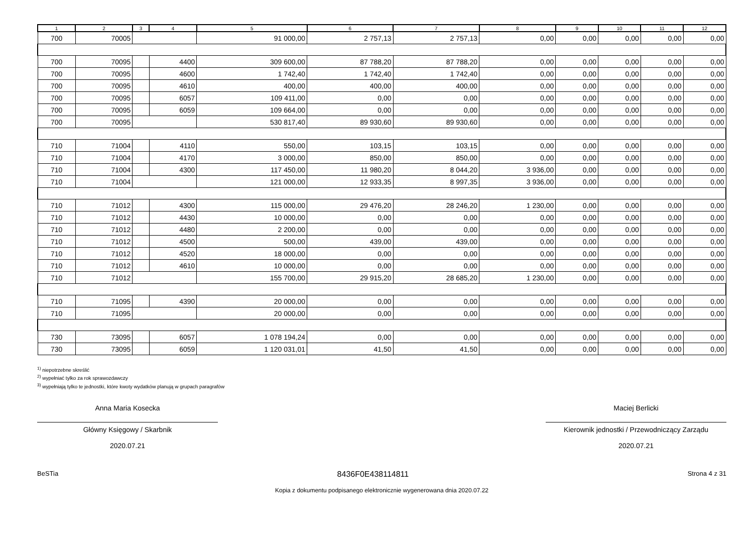| 1 | 2 | 3 | 4 | 5 | 6 | 7 | 8 | 9 | 10 | 11 | 12 |
| --- | --- | --- | --- | --- | --- | --- | --- | --- | --- | --- | --- |
| 700 | 70005 | | | 91 000,00 | 2 757,13 | 2 757,13 | 0,00 | 0,00 | 0,00 | 0,00 | 0,00 |
| 700 | 70095 | | 4400 | 309 600,00 | 87 788,20 | 87 788,20 | 0,00 | 0,00 | 0,00 | 0,00 | 0,00 |
| 700 | 70095 | | 4600 | 1 742,40 | 1 742,40 | 1 742,40 | 0,00 | 0,00 | 0,00 | 0,00 | 0,00 |
| 700 | 70095 | | 4610 | 400,00 | 400,00 | 400,00 | 0,00 | 0,00 | 0,00 | 0,00 | 0,00 |
| 700 | 70095 | | 6057 | 109 411,00 | 0,00 | 0,00 | 0,00 | 0,00 | 0,00 | 0,00 | 0,00 |
| 700 | 70095 | | 6059 | 109 664,00 | 0,00 | 0,00 | 0,00 | 0,00 | 0,00 | 0,00 | 0,00 |
| 700 | 70095 | | | 530 817,40 | 89 930,60 | 89 930,60 | 0,00 | 0,00 | 0,00 | 0,00 | 0,00 |
| 710 | 71004 | | 4110 | 550,00 | 103,15 | 103,15 | 0,00 | 0,00 | 0,00 | 0,00 | 0,00 |
| 710 | 71004 | | 4170 | 3 000,00 | 850,00 | 850,00 | 0,00 | 0,00 | 0,00 | 0,00 | 0,00 |
| 710 | 71004 | | 4300 | 117 450,00 | 11 980,20 | 8 044,20 | 3 936,00 | 0,00 | 0,00 | 0,00 | 0,00 |
| 710 | 71004 | | | 121 000,00 | 12 933,35 | 8 997,35 | 3 936,00 | 0,00 | 0,00 | 0,00 | 0,00 |
| 710 | 71012 | | 4300 | 115 000,00 | 29 476,20 | 28 246,20 | 1 230,00 | 0,00 | 0,00 | 0,00 | 0,00 |
| 710 | 71012 | | 4430 | 10 000,00 | 0,00 | 0,00 | 0,00 | 0,00 | 0,00 | 0,00 | 0,00 |
| 710 | 71012 | | 4480 | 2 200,00 | 0,00 | 0,00 | 0,00 | 0,00 | 0,00 | 0,00 | 0,00 |
| 710 | 71012 | | 4500 | 500,00 | 439,00 | 439,00 | 0,00 | 0,00 | 0,00 | 0,00 | 0,00 |
| 710 | 71012 | | 4520 | 18 000,00 | 0,00 | 0,00 | 0,00 | 0,00 | 0,00 | 0,00 | 0,00 |
| 710 | 71012 | | 4610 | 10 000,00 | 0,00 | 0,00 | 0,00 | 0,00 | 0,00 | 0,00 | 0,00 |
| 710 | 71012 | | | 155 700,00 | 29 915,20 | 28 685,20 | 1 230,00 | 0,00 | 0,00 | 0,00 | 0,00 |
| 710 | 71095 | | 4390 | 20 000,00 | 0,00 | 0,00 | 0,00 | 0,00 | 0,00 | 0,00 | 0,00 |
| 710 | 71095 | | | 20 000,00 | 0,00 | 0,00 | 0,00 | 0,00 | 0,00 | 0,00 | 0,00 |
| 730 | 73095 | | 6057 | 1 078 194,24 | 0,00 | 0,00 | 0,00 | 0,00 | 0,00 | 0,00 | 0,00 |
| 730 | 73095 | | 6059 | 1 120 031,01 | 41,50 | 41,50 | 0,00 | 0,00 | 0,00 | 0,00 | 0,00 |
<sup>1)</sup> niepotrzebne skreślić
<sup>2)</sup> wypełniać tylko za rok sprawozdawczy
<sup>3)</sup> wypełniają tylko te jednostki, które kwoty wydatków planują w grupach paragrafów
Anna Maria Kosecka
Główny Księgowy / Skarbnik
2020.07.21
Maciej Berlicki
Kierownik jednostki / Przewodniczący Zarządu
2020.07.21
BeSTia 8436F0E438114811 Strona 4 z 31
Kopia z dokumentu podpisanego elektronicznie wygenerowana dnia 2020.07.22